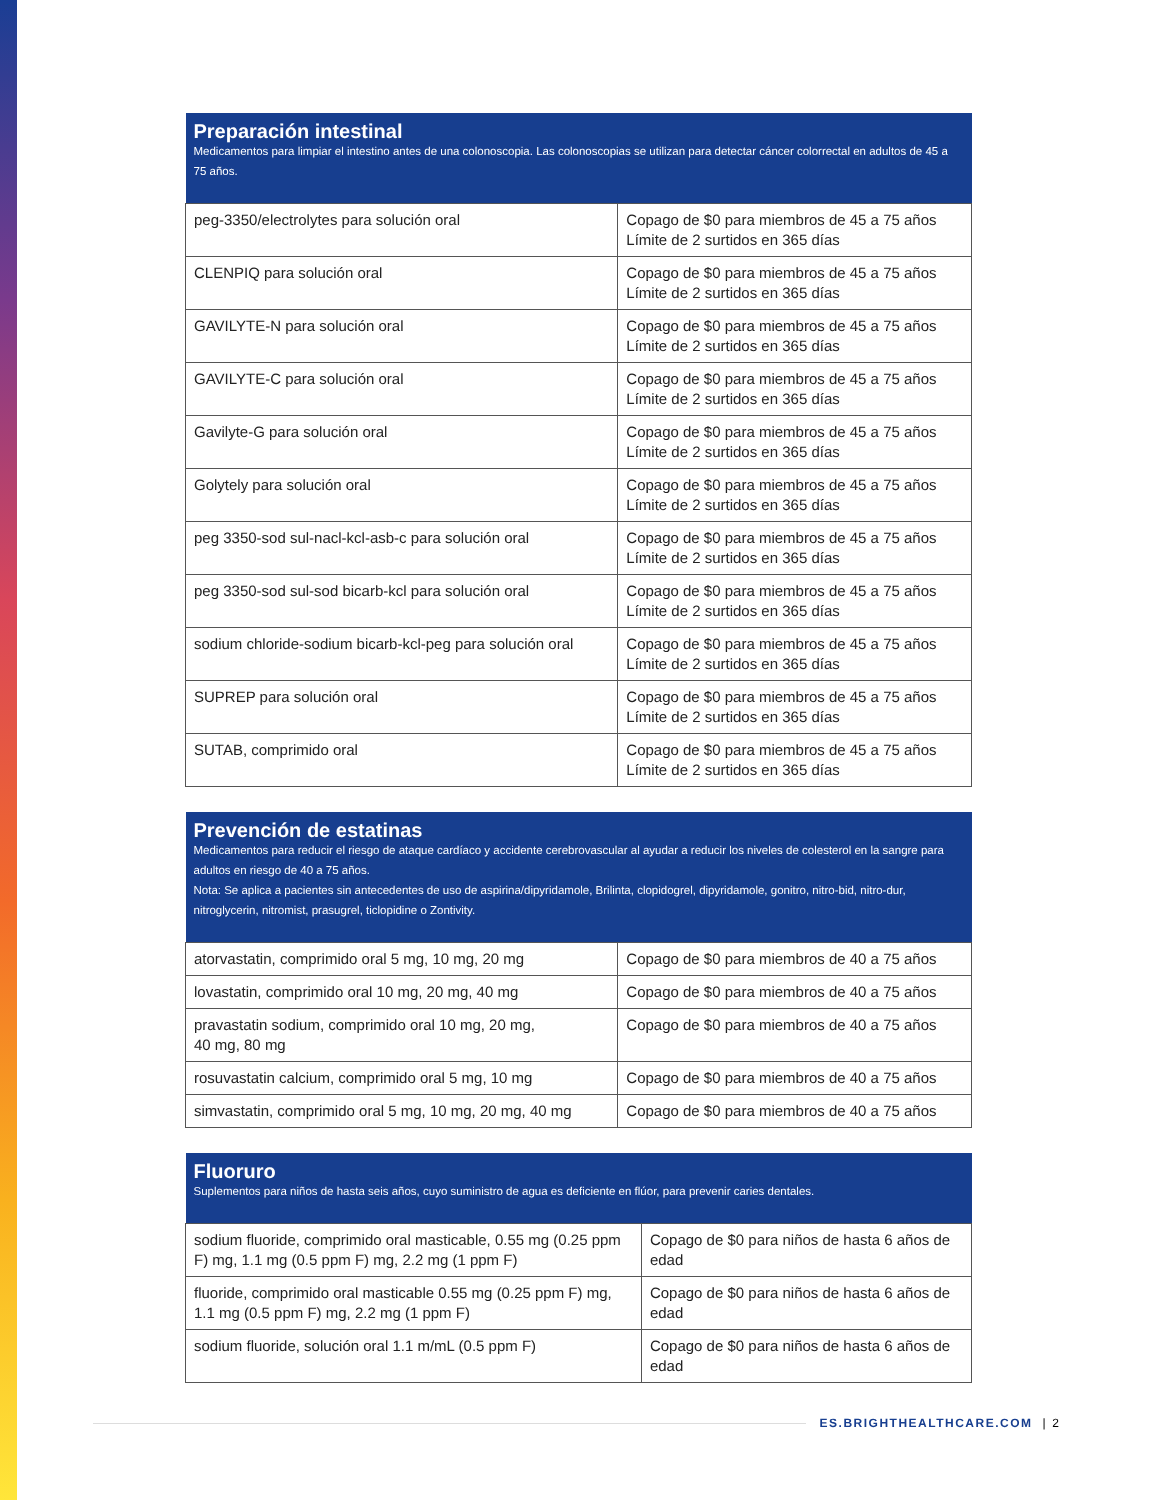| Preparación intestinal Medicamentos para limpiar el intestino antes de una colonoscopia. Las colonoscopias se utilizan para detectar cáncer colorrectal en adultos de 45 a 75 años. | |
| --- | --- |
| peg-3350/electrolytes para solución oral | Copago de $0 para miembros de 45 a 75 años Límite de 2 surtidos en 365 días |
| CLENPIQ para solución oral | Copago de $0 para miembros de 45 a 75 años Límite de 2 surtidos en 365 días |
| GAVILYTE-N para solución oral | Copago de $0 para miembros de 45 a 75 años Límite de 2 surtidos en 365 días |
| GAVILYTE-C para solución oral | Copago de $0 para miembros de 45 a 75 años Límite de 2 surtidos en 365 días |
| Gavilyte-G para solución oral | Copago de $0 para miembros de 45 a 75 años Límite de 2 surtidos en 365 días |
| Golytely para solución oral | Copago de $0 para miembros de 45 a 75 años Límite de 2 surtidos en 365 días |
| peg 3350-sod sul-nacl-kcl-asb-c para solución oral | Copago de $0 para miembros de 45 a 75 años Límite de 2 surtidos en 365 días |
| peg 3350-sod sul-sod bicarb-kcl para solución oral | Copago de $0 para miembros de 45 a 75 años Límite de 2 surtidos en 365 días |
| sodium chloride-sodium bicarb-kcl-peg para solución oral | Copago de $0 para miembros de 45 a 75 años Límite de 2 surtidos en 365 días |
| SUPREP para solución oral | Copago de $0 para miembros de 45 a 75 años Límite de 2 surtidos en 365 días |
| SUTAB, comprimido oral | Copago de $0 para miembros de 45 a 75 años Límite de 2 surtidos en 365 días |
| Prevención de estatinas Medicamentos para reducir el riesgo de ataque cardíaco y accidente cerebrovascular al ayudar a reducir los niveles de colesterol en la sangre para adultos en riesgo de 40 a 75 años. Nota: Se aplica a pacientes sin antecedentes de uso de aspirina/dipyridamole, Brilinta, clopidogrel, dipyridamole, gonitro, nitro-bid, nitro-dur, nitroglycerin, nitromist, prasugrel, ticlopidine o Zontivity. | |
| --- | --- |
| atorvastatin, comprimido oral 5 mg, 10 mg, 20 mg | Copago de $0 para miembros de 40 a 75 años |
| lovastatin, comprimido oral 10 mg, 20 mg, 40 mg | Copago de $0 para miembros de 40 a 75 años |
| pravastatin sodium, comprimido oral 10 mg, 20 mg, 40 mg, 80 mg | Copago de $0 para miembros de 40 a 75 años |
| rosuvastatin calcium, comprimido oral 5 mg, 10 mg | Copago de $0 para miembros de 40 a 75 años |
| simvastatin, comprimido oral 5 mg, 10 mg, 20 mg, 40 mg | Copago de $0 para miembros de 40 a 75 años |
| Fluoruro Suplementos para niños de hasta seis años, cuyo suministro de agua es deficiente en flúor, para prevenir caries dentales. | |
| --- | --- |
| sodium fluoride, comprimido oral masticable, 0.55 mg (0.25 ppm F) mg, 1.1 mg (0.5 ppm F) mg, 2.2 mg (1 ppm F) | Copago de $0 para niños de hasta 6 años de edad |
| fluoride, comprimido oral masticable 0.55 mg (0.25 ppm F) mg, 1.1 mg (0.5 ppm F) mg, 2.2 mg (1 ppm F) | Copago de $0 para niños de hasta 6 años de edad |
| sodium fluoride, solución oral 1.1 m/mL (0.5 ppm F) | Copago de $0 para niños de hasta 6 años de edad |
ES.BRIGHTHEALTHCARE.COM | 2